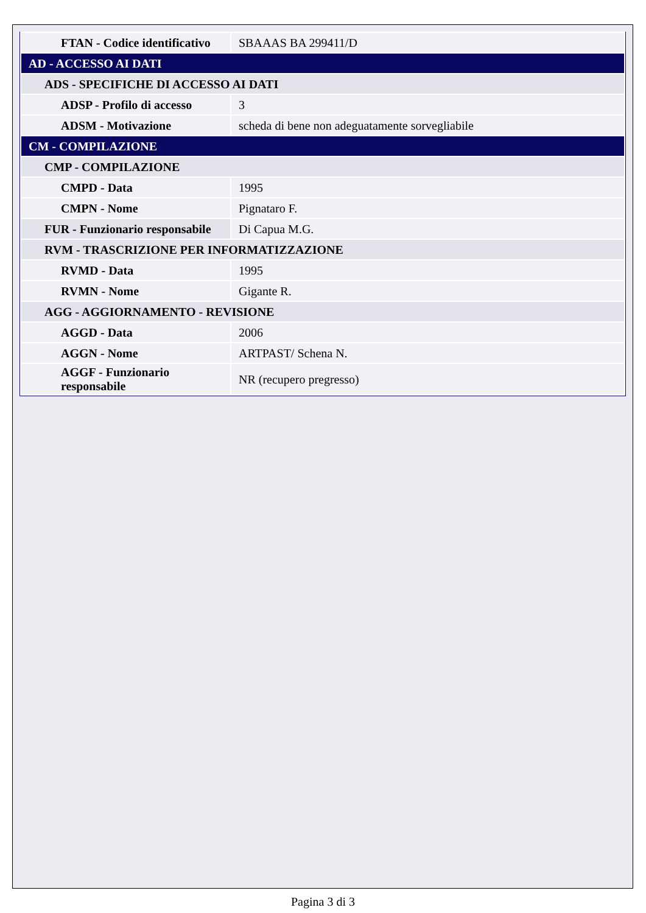| FTAN - Codice identificativo | SBAAAS BA 299411/D |
| AD - ACCESSO AI DATI | |
| ADS - SPECIFICHE DI ACCESSO AI DATI | |
| ADSP - Profilo di accesso | 3 |
| ADSM - Motivazione | scheda di bene non adeguatamente sorvegliabile |
| CM - COMPILAZIONE | |
| CMP - COMPILAZIONE | |
| CMPD - Data | 1995 |
| CMPN - Nome | Pignataro F. |
| FUR - Funzionario responsabile | Di Capua M.G. |
| RVM - TRASCRIZIONE PER INFORMATIZZAZIONE | |
| RVMD - Data | 1995 |
| RVMN - Nome | Gigante R. |
| AGG - AGGIORNAMENTO - REVISIONE | |
| AGGD - Data | 2006 |
| AGGN - Nome | ARTPAST/ Schena N. |
| AGGF - Funzionario responsabile | NR (recupero pregresso) |
Pagina 3 di 3